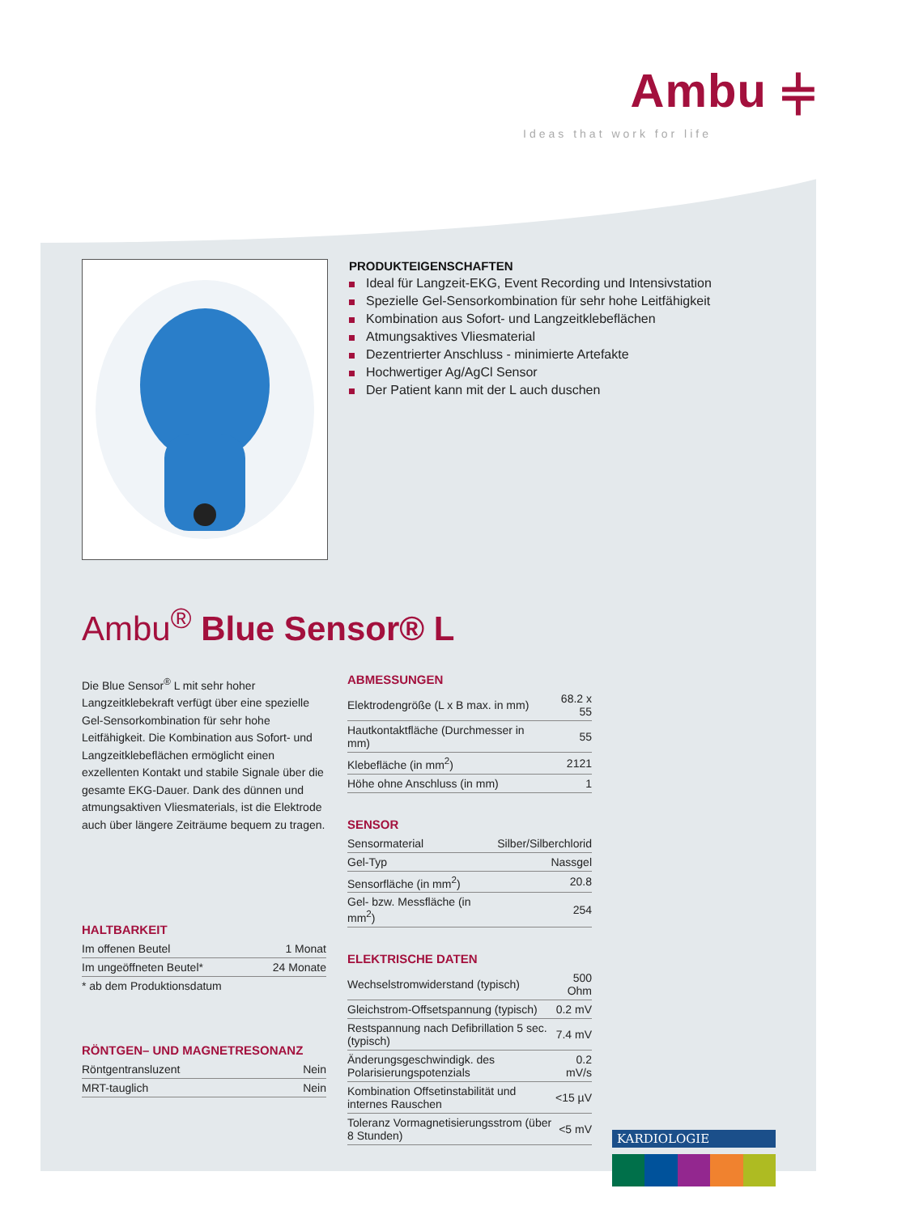Ambu ⫩
Ideas that work for life
PRODUKTEIGENSCHAFTEN
Ideal für Langzeit-EKG, Event Recording und Intensivstation
Spezielle Gel-Sensorkombination für sehr hohe Leitfähigkeit
Kombination aus Sofort- und Langzeitklebeflächen
Atmungsaktives Vliesmaterial
Dezentrierter Anschluss - minimierte Artefakte
Hochwertiger Ag/AgCl Sensor
Der Patient kann mit der L auch duschen
Ambu<sup>®</sup> Blue Sensor® L
Die Blue Sensor<sup>®</sup> L mit sehr hoher Langzeitklebekraft verfügt über eine spezielle Gel-Sensorkombination für sehr hohe Leitfähigkeit. Die Kombination aus Sofort- und Langzeitklebeflächen ermöglicht einen exzellenten Kontakt und stabile Signale über die gesamte EKG-Dauer. Dank des dünnen und atmungsaktiven Vliesmaterials, ist die Elektrode auch über längere Zeiträume bequem zu tragen.
HALTBARKEIT
| Im offenen Beutel | 1 Monat |
| Im ungeöffneten Beutel* | 24 Monate |
| * ab dem Produktionsdatum | |
RÖNTGEN– UND MAGNETRESONANZ
| Röntgentransluzent | Nein |
| MRT-tauglich | Nein |
ABMESSUNGEN
| Elektrodengröße (L x B max. in mm) | 68.2 x 55 |
| Hautkontaktfläche (Durchmesser in mm) | 55 |
| Klebefläche (in mm<sup>2</sup>) | 2121 |
| Höhe ohne Anschluss (in mm) | 1 |
SENSOR
| Sensormaterial | Silber/Silberchlorid |
| Gel-Typ | Nassgel |
| Sensorfläche (in mm<sup>2</sup>) | 20.8 |
| Gel- bzw. Messfläche (in mm<sup>2</sup>) | 254 |
ELEKTRISCHE DATEN
| Wechselstromwiderstand (typisch) | 500 Ohm |
| Gleichstrom-Offsetspannung (typisch) | 0.2 mV |
| Restspannung nach Defibrillation 5 sec. (typisch) | 7.4 mV |
| Änderungsgeschwindigk. des Polarisierungspotenzials | 0.2 mV/s |
| Kombination Offsetinstabilität und internes Rauschen | <15 µV |
| Toleranz Vormagnetisierungsstrom (über 8 Stunden) | <5 mV |
KARDIOLOGIE